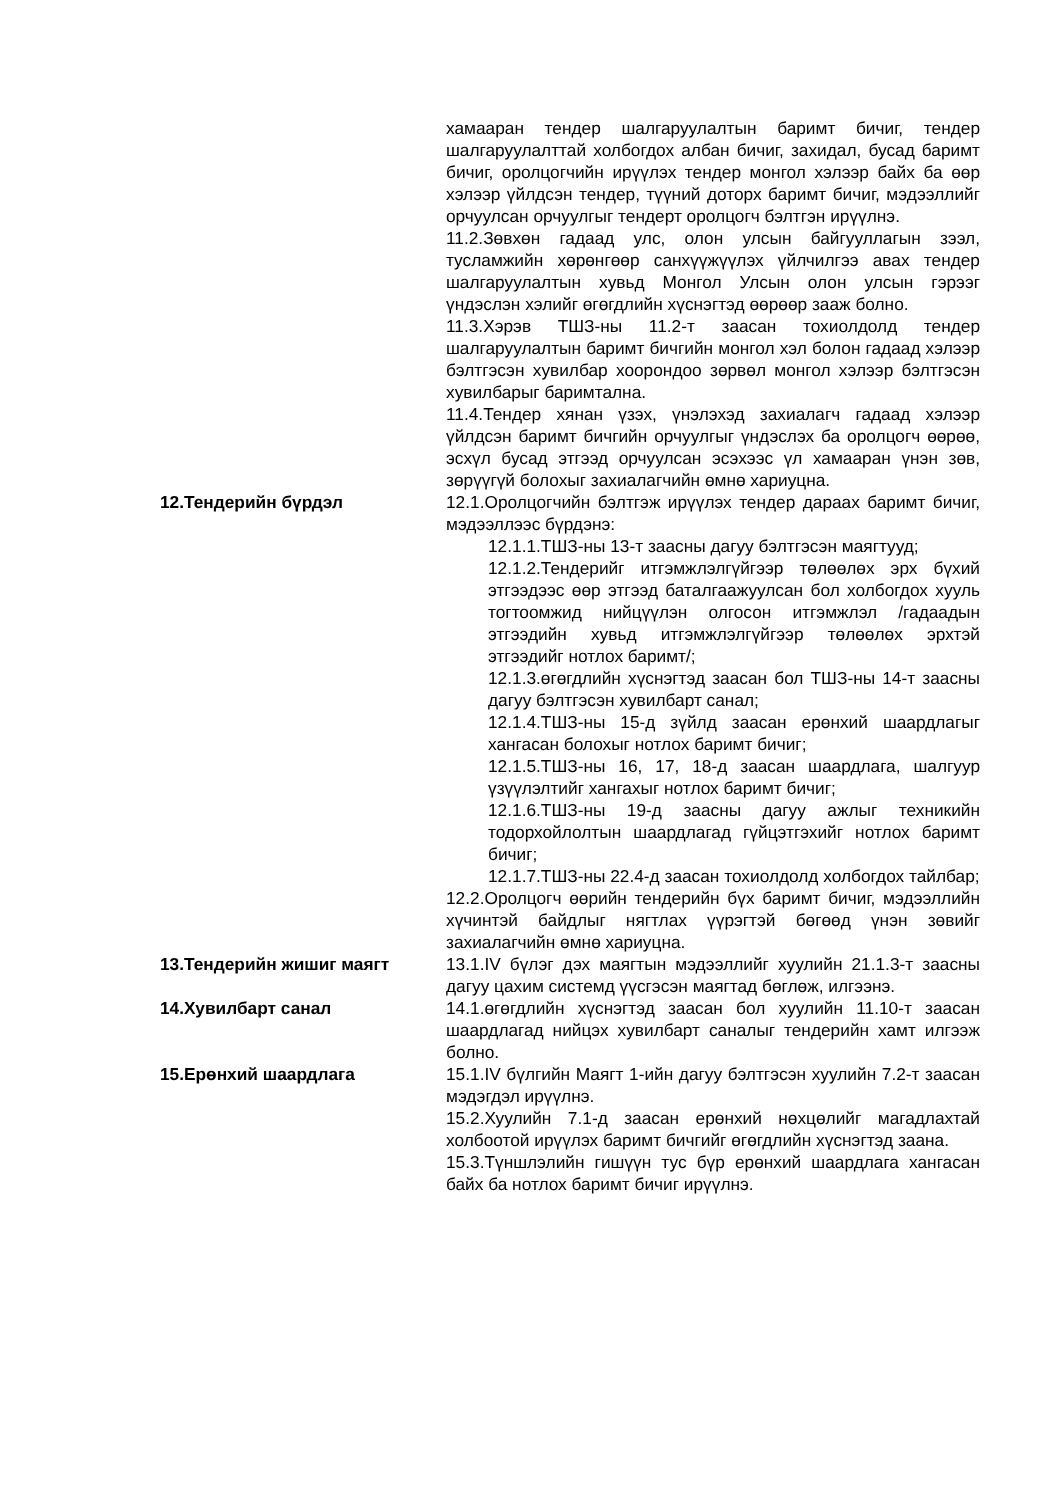| | хамааран тендер шалгаруулалтын баримт бичиг, тендер шалгаруулалттай холбогдох албан бичиг, захидал, бусад баримт бичиг, оролцогчийн ирүүлэх тендер монгол хэлээр байх ба өөр хэлээр үйлдсэн тендер, түүний доторх баримт бичиг, мэдээллийг орчуулсан орчуулгыг тендерт оролцогч бэлтгэн ирүүлнэ. 11.2.Зөвхөн гадаад улс, олон улсын байгууллагын зээл, тусламжийн хөрөнгөөр санхүүжүүлэх үйлчилгээ авах тендер шалгаруулалтын хувьд Монгол Улсын олон улсын гэрээг үндэслэн хэлийг өгөгдлийн хүснэгтэд өөрөөр зааж болно. 11.3.Хэрэв ТШЗ-ны 11.2-т заасан тохиолдолд тендер шалгаруулалтын баримт бичгийн монгол хэл болон гадаад хэлээр бэлтгэсэн хувилбар хоорондоо зөрвөл монгол хэлээр бэлтгэсэн хувилбарыг баримтална. 11.4.Тендер хянан үзэх, үнэлэхэд захиалагч гадаад хэлээр үйлдсэн баримт бичгийн орчуулгыг үндэслэх ба оролцогч өөрөө, эсхүл бусад этгээд орчуулсан эсэхээс үл хамааран үнэн зөв, зөрүүгүй болохыг захиалагчийн өмнө хариуцна. |
| 12.Тендерийн бүрдэл | 12.1.Оролцогчийн бэлтгэж ирүүлэх тендер дараах баримт бичиг, мэдээллээс бүрдэнэ: 12.1.1.ТШЗ-ны 13-т заасны дагуу бэлтгэсэн маягтууд; 12.1.2.Тендерийг итгэмжлэлгүйгээр төлөөлөх эрх бүхий этгээдээс өөр этгээд баталгаажуулсан бол холбогдох хууль тогтоомжид нийцүүлэн олгосон итгэмжлэл /гадаадын этгээдийн хувьд итгэмжлэлгүйгээр төлөөлөх эрхтэй этгээдийг нотлох баримт/; 12.1.3.өгөгдлийн хүснэгтэд заасан бол ТШЗ-ны 14-т заасны дагуу бэлтгэсэн хувилбарт санал; 12.1.4.ТШЗ-ны 15-д зүйлд заасан ерөнхий шаардлагыг хангасан болохыг нотлох баримт бичиг; 12.1.5.ТШЗ-ны 16, 17, 18-д заасан шаардлага, шалгуур үзүүлэлтийг хангахыг нотлох баримт бичиг; 12.1.6.ТШЗ-ны 19-д заасны дагуу ажлыг техникийн тодорхойлолтын шаардлагад гүйцэтгэхийг нотлох баримт бичиг; 12.1.7.ТШЗ-ны 22.4-д заасан тохиолдолд холбогдох тайлбар; 12.2.Оролцогч өөрийн тендерийн бүх баримт бичиг, мэдээллийн хүчинтэй байдлыг нягтлах үүрэгтэй бөгөөд үнэн зөвийг захиалагчийн өмнө хариуцна. |
| 13.Тендерийн жишиг маягт | 13.1.IV бүлэг дэх маягтын мэдээллийг хуулийн 21.1.3-т заасны дагуу цахим системд үүсгэсэн маягтад бөглөж, илгээнэ. |
| 14.Хувилбарт санал | 14.1.өгөгдлийн хүснэгтэд заасан бол хуулийн 11.10-т заасан шаардлагад нийцэх хувилбарт саналыг тендерийн хамт илгээж болно. |
| 15.Ерөнхий шаардлага | 15.1.IV бүлгийн Маягт 1-ийн дагуу бэлтгэсэн хуулийн 7.2-т заасан мэдэгдэл ирүүлнэ. 15.2.Хуулийн 7.1-д заасан ерөнхий нөхцөлийг магадлахтай холбоотой ирүүлэх баримт бичгийг өгөгдлийн хүснэгтэд заана. 15.3.Түншлэлийн гишүүн тус бүр ерөнхий шаардлага хангасан байх ба нотлох баримт бичиг ирүүлнэ. |